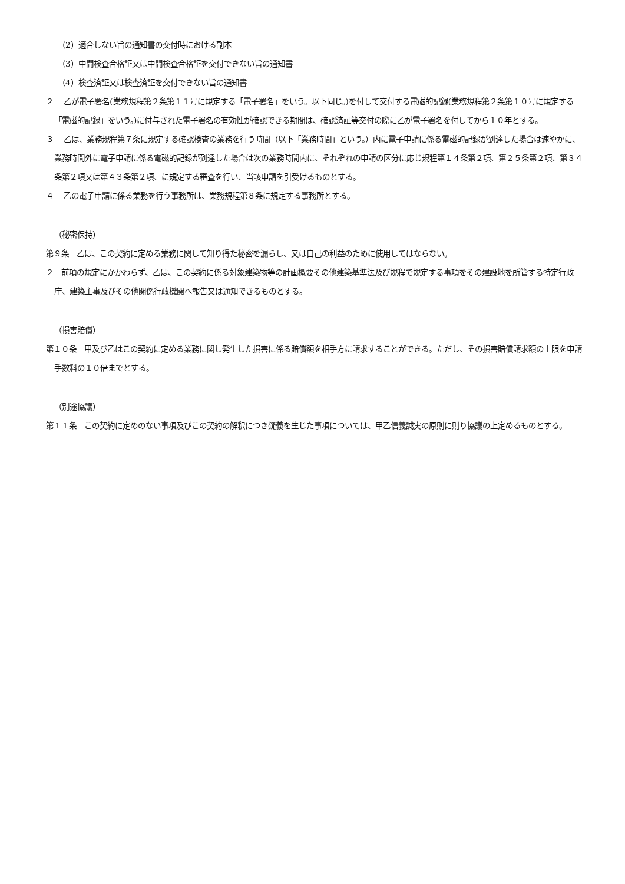（2）適合しない旨の通知書の交付時における副本
（3）中間検査合格証又は中間検査合格証を交付できない旨の通知書
（4）検査済証又は検査済証を交付できない旨の通知書
２　 乙が電子署名(業務規程第２条第１１号に規定する「電子署名」をいう。以下同じ。)を付して交付する電磁的記録(業務規程第２条第１０号に規定する「電磁的記録」をいう。)に付与された電子署名の有効性が確認できる期間は、確認済証等交付の際に乙が電子署名を付してから１０年とする。
３　 乙は、業務規程第７条に規定する確認検査の業務を行う時間（以下「業務時間」という。）内に電子申請に係る電磁的記録が到達した場合は速やかに、業務時間外に電子申請に係る電磁的記録が到達した場合は次の業務時間内に、それぞれの申請の区分に応じ規程第１４条第２項、第２５条第２項、第３４条第２項又は第４３条第２項、に規定する審査を行い、当該申請を引受けるものとする。
４　 乙の電子申請に係る業務を行う事務所は、業務規程第８条に規定する事務所とする。
（秘密保持）
第９条　乙は、この契約に定める業務に関して知り得た秘密を漏らし、又は自己の利益のために使用してはならない。
２　前項の規定にかかわらず、乙は、この契約に係る対象建築物等の計画概要その他建築基準法及び規程で規定する事項をその建設地を所管する特定行政庁、建築主事及びその他関係行政機関へ報告又は通知できるものとする。
（損害賠償）
第１０条　甲及び乙はこの契約に定める業務に関し発生した損害に係る賠償額を相手方に請求することができる。ただし、その損害賠償請求額の上限を申請手数料の１０倍までとする。
（別途協議）
第１１条　この契約に定めのない事項及びこの契約の解釈につき疑義を生じた事項については、甲乙信義誠実の原則に則り協議の上定めるものとする。